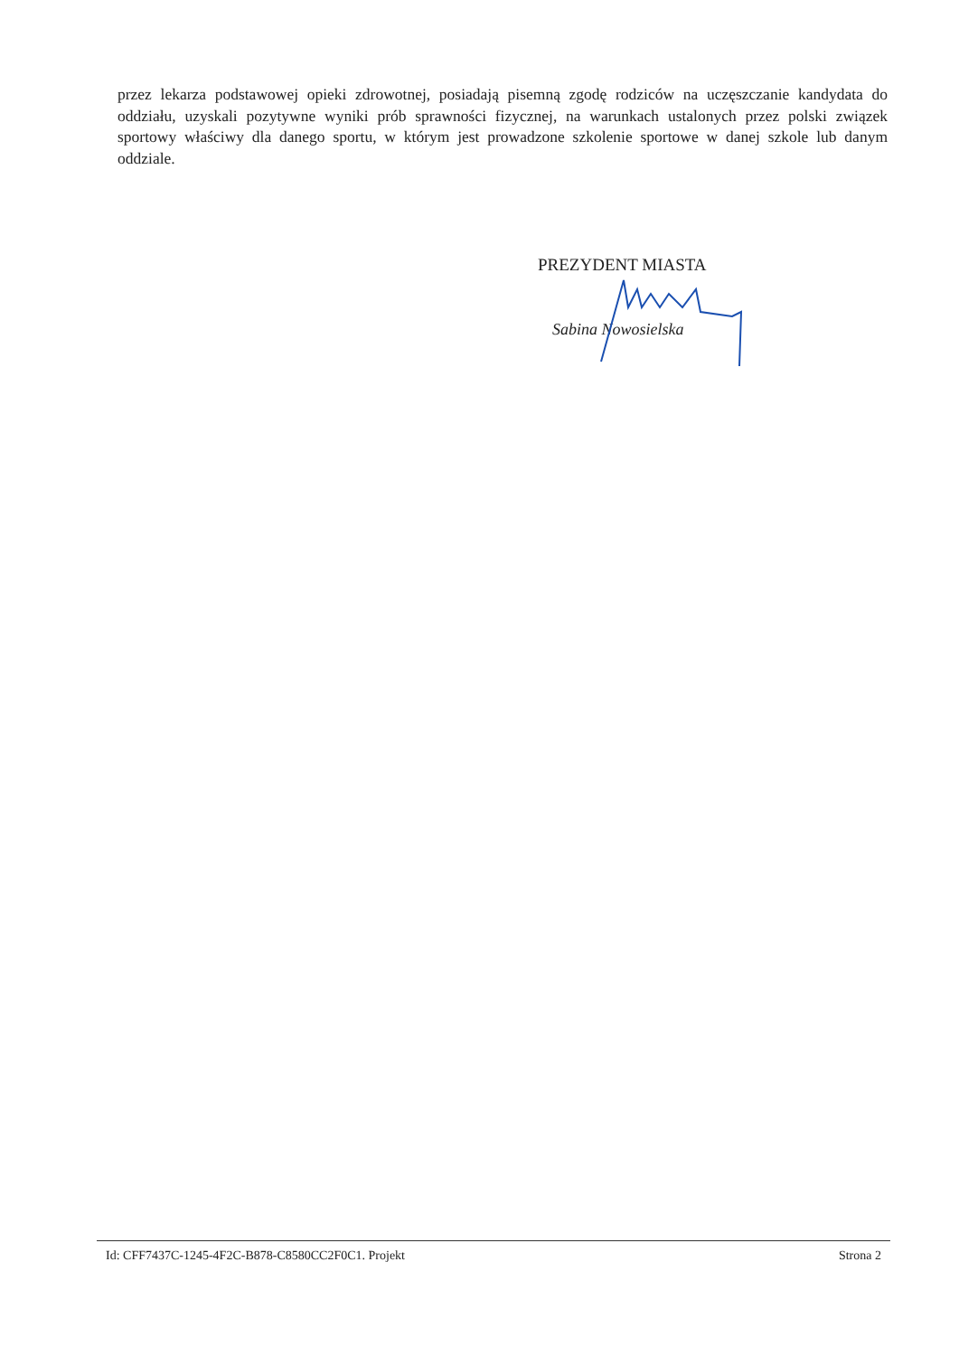przez lekarza podstawowej opieki zdrowotnej, posiadają pisemną zgodę rodziców na uczęszczanie kandydata do oddziału, uzyskali pozytywne wyniki prób sprawności fizycznej, na warunkach ustalonych przez polski związek sportowy właściwy dla danego sportu, w którym jest prowadzone szkolenie sportowe w danej szkole lub danym oddziale.
PREZYDENT MIASTA
Sabina Nowosielska
Id: CFF7437C-1245-4F2C-B878-C8580CC2F0C1. Projekt Strona 2